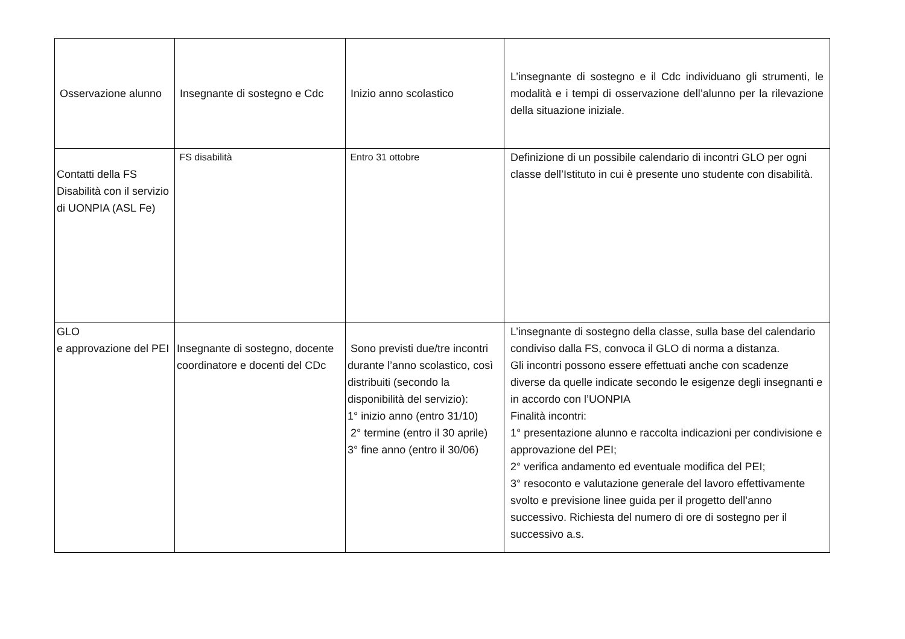| Osservazione alunno | Insegnante di sostegno e Cdc | Inizio anno scolastico | L’insegnante di sostegno e il Cdc individuano gli strumenti, le modalità e i tempi di osservazione dell’alunno per la rilevazione della situazione iniziale. |
| Contatti della FS Disabilità con il servizio di UONPIA (ASL Fe) | FS disabilità | Entro 31 ottobre | Definizione di un possibile calendario di incontri GLO per ogni classe dell’Istituto in cui è presente uno studente con disabilità. |
| GLO e approvazione del PEI | Insegnante di sostegno, docente coordinatore e docenti del CDc | Sono previsti due/tre incontri durante l’anno scolastico, così distribuiti (secondo la disponibilità del servizio): 1° inizio anno (entro 31/10) 2° termine (entro il 30 aprile) 3° fine anno (entro il 30/06) | L’insegnante di sostegno della classe, sulla base del calendario condiviso dalla FS, convoca il GLO di norma a distanza. Gli incontri possono essere effettuati anche con scadenze diverse da quelle indicate secondo le esigenze degli insegnanti e in accordo con l’UONPIA Finalità incontri: 1° presentazione alunno e raccolta indicazioni per condivisione e approvazione del PEI; 2° verifica andamento ed eventuale modifica del PEI; 3° resoconto e valutazione generale del lavoro effettivamente svolto e previsione linee guida per il progetto dell’anno successivo. Richiesta del numero di ore di sostegno per il successivo a.s. |